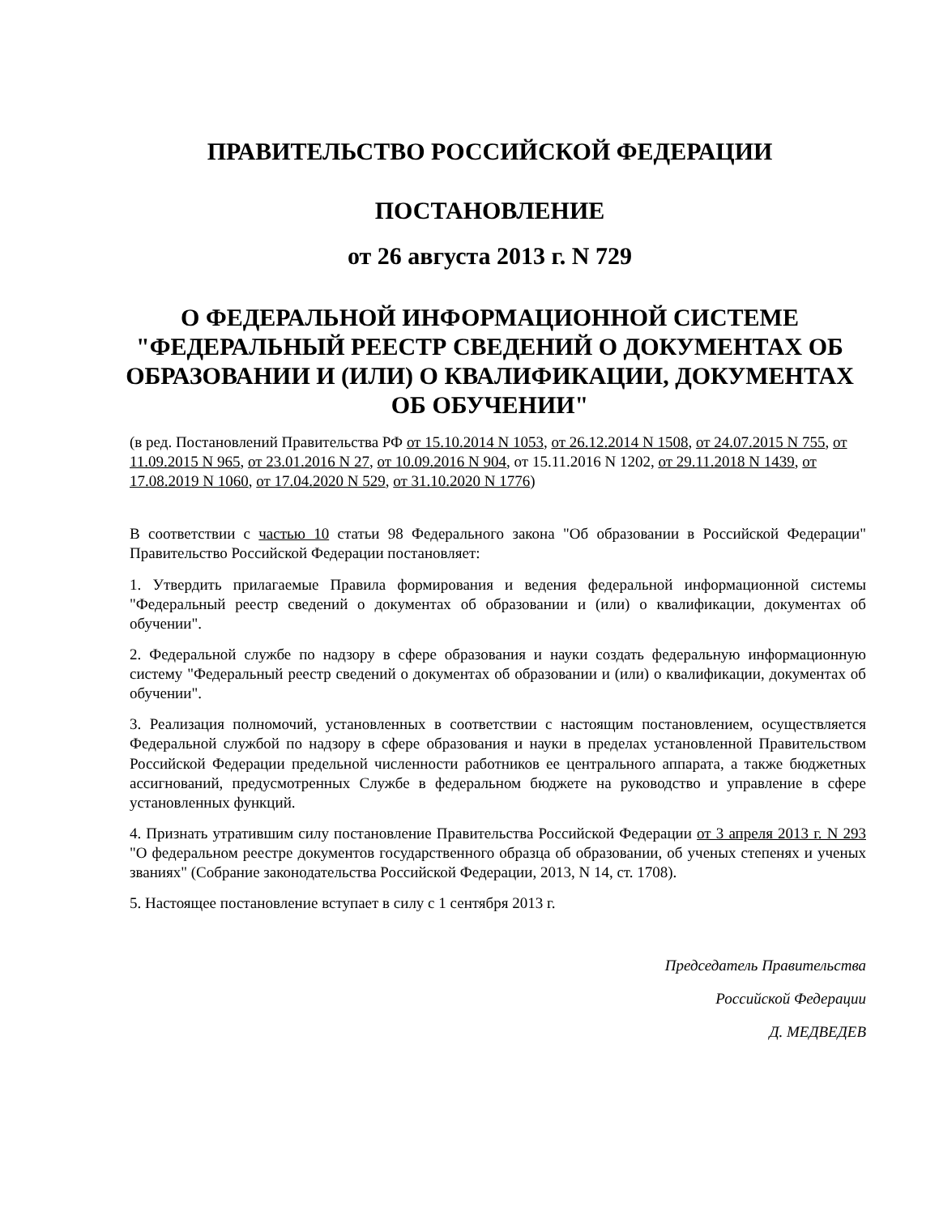ПРАВИТЕЛЬСТВО РОССИЙСКОЙ ФЕДЕРАЦИИ
ПОСТАНОВЛЕНИЕ
от 26 августа 2013 г. N 729
О ФЕДЕРАЛЬНОЙ ИНФОРМАЦИОННОЙ СИСТЕМЕ "ФЕДЕРАЛЬНЫЙ РЕЕСТР СВЕДЕНИЙ О ДОКУМЕНТАХ ОБ ОБРАЗОВАНИИ И (ИЛИ) О КВАЛИФИКАЦИИ, ДОКУМЕНТАХ ОБ ОБУЧЕНИИ"
(в ред. Постановлений Правительства РФ от 15.10.2014 N 1053, от 26.12.2014 N 1508, от 24.07.2015 N 755, от 11.09.2015 N 965, от 23.01.2016 N 27, от 10.09.2016 N 904, от 15.11.2016 N 1202, от 29.11.2018 N 1439, от 17.08.2019 N 1060, от 17.04.2020 N 529, от 31.10.2020 N 1776)
В соответствии с частью 10 статьи 98 Федерального закона "Об образовании в Российской Федерации" Правительство Российской Федерации постановляет:
1. Утвердить прилагаемые Правила формирования и ведения федеральной информационной системы "Федеральный реестр сведений о документах об образовании и (или) о квалификации, документах об обучении".
2. Федеральной службе по надзору в сфере образования и науки создать федеральную информационную систему "Федеральный реестр сведений о документах об образовании и (или) о квалификации, документах об обучении".
3. Реализация полномочий, установленных в соответствии с настоящим постановлением, осуществляется Федеральной службой по надзору в сфере образования и науки в пределах установленной Правительством Российской Федерации предельной численности работников ее центрального аппарата, а также бюджетных ассигнований, предусмотренных Службе в федеральном бюджете на руководство и управление в сфере установленных функций.
4. Признать утратившим силу постановление Правительства Российской Федерации от 3 апреля 2013 г. N 293 "О федеральном реестре документов государственного образца об образовании, об ученых степенях и ученых званиях" (Собрание законодательства Российской Федерации, 2013, N 14, ст. 1708).
5. Настоящее постановление вступает в силу с 1 сентября 2013 г.
Председатель Правительства
Российской Федерации
Д. МЕДВЕДЕВ